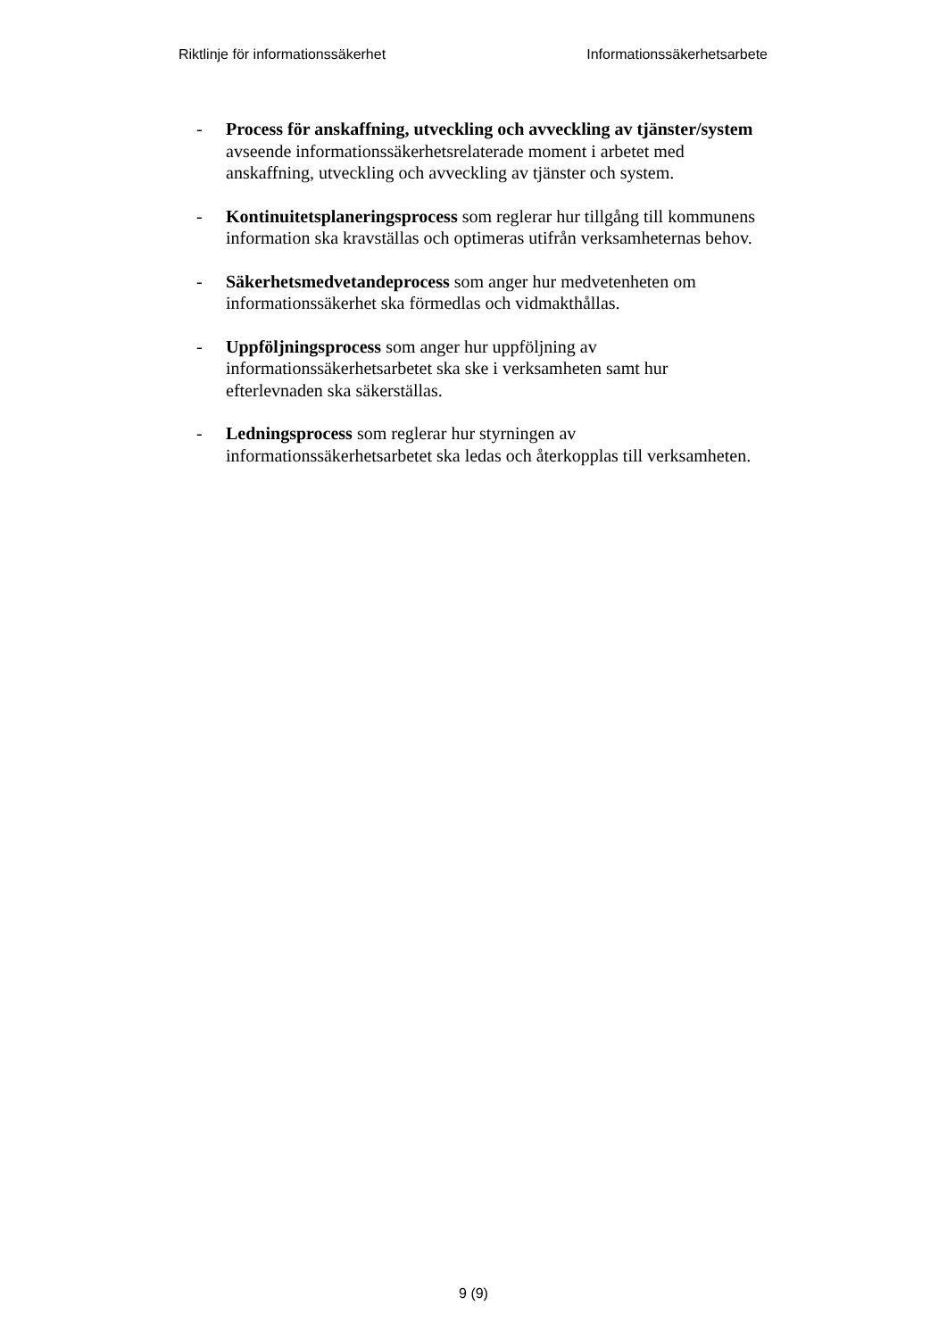Riktlinje för informationssäkerhet Informationssäkerhetsarbete
- Process för anskaffning, utveckling och avveckling av tjänster/system avseende informationssäkerhetsrelaterade moment i arbetet med anskaffning, utveckling och avveckling av tjänster och system.
- Kontinuitetsplaneringsprocess som reglerar hur tillgång till kommunens information ska kravställas och optimeras utifrån verksamheternas behov.
- Säkerhetsmedvetandeprocess som anger hur medvetenheten om informationssäkerhet ska förmedlas och vidmakthållas.
- Uppföljningsprocess som anger hur uppföljning av informationssäkerhetsarbetet ska ske i verksamheten samt hur efterlevnaden ska säkerställas.
- Ledningsprocess som reglerar hur styrningen av informationssäkerhetsarbetet ska ledas och återkopplas till verksamheten.
9 (9)